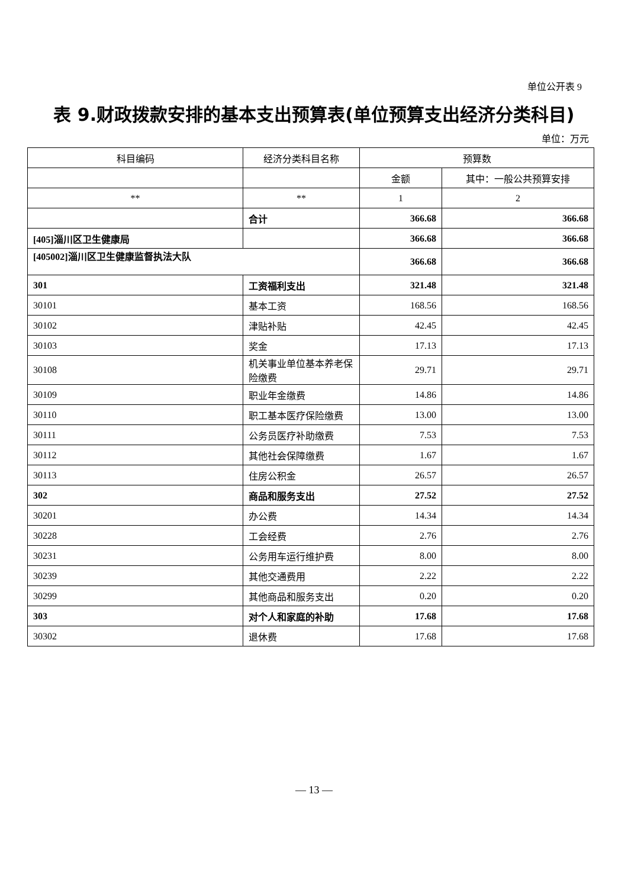单位公开表 9
表 9.财政拨款安排的基本支出预算表(单位预算支出经济分类科目)
单位：万元
| 科目编码 | 经济分类科目名称 | 预算数 | |
| --- | --- | --- | --- |
| | | 金额 | 其中：一般公共预算安排 |
| ** | ** | 1 | 2 |
| | 合计 | 366.68 | 366.68 |
| [405]淄川区卫生健康局 | | 366.68 | 366.68 |
| [405002]淄川区卫生健康监督执法大队 | | 366.68 | 366.68 |
| 301 | 工资福利支出 | 321.48 | 321.48 |
| 30101 | 基本工资 | 168.56 | 168.56 |
| 30102 | 津贴补贴 | 42.45 | 42.45 |
| 30103 | 奖金 | 17.13 | 17.13 |
| 30108 | 机关事业单位基本养老保险缴费 | 29.71 | 29.71 |
| 30109 | 职业年金缴费 | 14.86 | 14.86 |
| 30110 | 职工基本医疗保险缴费 | 13.00 | 13.00 |
| 30111 | 公务员医疗补助缴费 | 7.53 | 7.53 |
| 30112 | 其他社会保障缴费 | 1.67 | 1.67 |
| 30113 | 住房公积金 | 26.57 | 26.57 |
| 302 | 商品和服务支出 | 27.52 | 27.52 |
| 30201 | 办公费 | 14.34 | 14.34 |
| 30228 | 工会经费 | 2.76 | 2.76 |
| 30231 | 公务用车运行维护费 | 8.00 | 8.00 |
| 30239 | 其他交通费用 | 2.22 | 2.22 |
| 30299 | 其他商品和服务支出 | 0.20 | 0.20 |
| 303 | 对个人和家庭的补助 | 17.68 | 17.68 |
| 30302 | 退休费 | 17.68 | 17.68 |
— 13 —